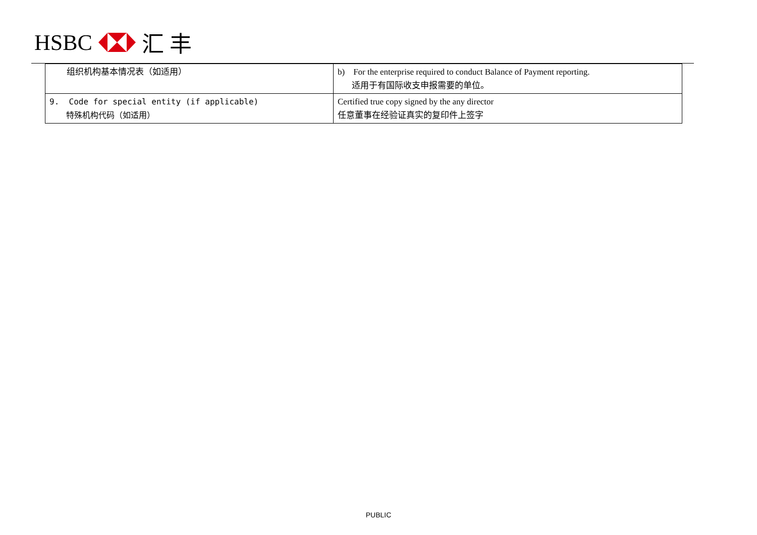HSBC 汇 丰
| 组织机构基本情况表（如适用） | b) For the enterprise required to conduct Balance of Payment reporting. 适用于有国际收支申报需要的单位。 |
| 9. Code for special entity (if applicable) 特殊机构代码（如适用） | Certified true copy signed by the any director 任意董事在经验证真实的复印件上签字 |
PUBLIC